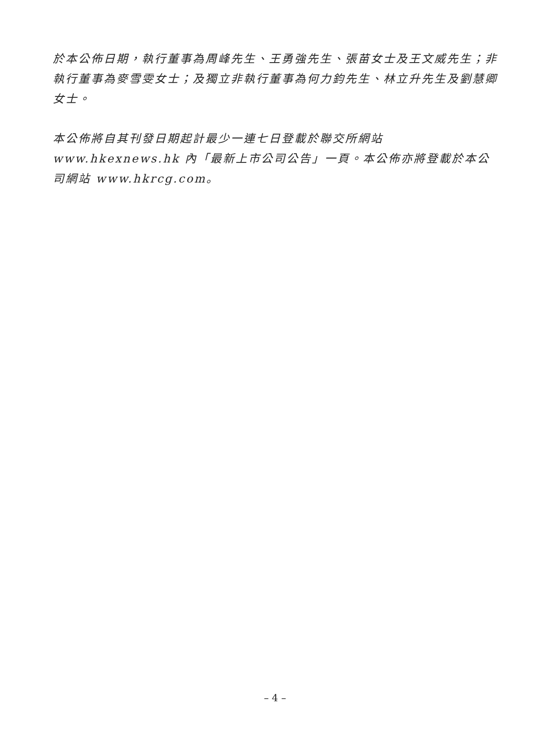於本公佈日期，執行董事為周峰先生、王勇強先生、張苗女士及王文威先生；非執行董事為麥雪雯女士；及獨立非執行董事為何力鈞先生、林立升先生及劉慧卿女士。
本公佈將自其刊發日期起計最少一連七日登載於聯交所網站 www.hkexnews.hk 內「最新上市公司公告」一頁。本公佈亦將登載於本公司網站 www.hkrcg.com。
– 4 –